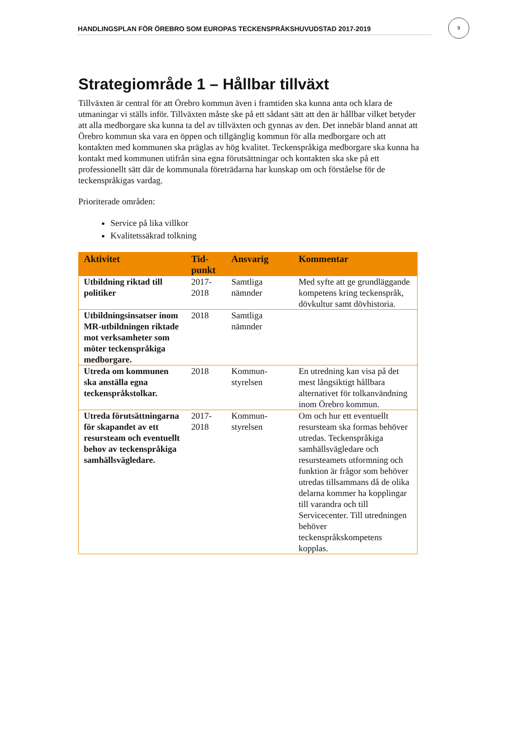HANDLINGSPLAN FÖR ÖREBRO SOM EUROPAS TECKENSPRÅKSHUVUDSTAD 2017-2019
9
Strategiområde 1 – Hållbar tillväxt
Tillväxten är central för att Örebro kommun även i framtiden ska kunna anta och klara de utmaningar vi ställs inför. Tillväxten måste ske på ett sådant sätt att den är hållbar vilket betyder att alla medborgare ska kunna ta del av tillväxten och gynnas av den. Det innebär bland annat att Örebro kommun ska vara en öppen och tillgänglig kommun för alla medborgare och att kontakten med kommunen ska präglas av hög kvalitet. Teckenspråkiga medborgare ska kunna ha kontakt med kommunen utifrån sina egna förutsättningar och kontakten ska ske på ett professionellt sätt där de kommunala företrädarna har kunskap om och förståelse för de teckenspråkigas vardag.
Prioriterade områden:
Service på lika villkor
Kvalitetssäkrad tolkning
| Aktivitet | Tid- punkt | Ansvarig | Kommentar |
| --- | --- | --- | --- |
| Utbildning riktad till politiker | 2017- 2018 | Samtliga nämnder | Med syfte att ge grundläggande kompetens kring teckenspråk, dövkultur samt dövhistoria. |
| Utbildningsinsatser inom MR-utbildningen riktade mot verksamheter som möter teckenspråkiga medborgare. | 2018 | Samtliga nämnder | |
| Utreda om kommunen ska anställa egna teckenspråkstolkar. | 2018 | Kommun- styrelsen | En utredning kan visa på det mest långsiktigt hållbara alternativet för tolkanvändning inom Örebro kommun. |
| Utreda förutsättningarna för skapandet av ett resursteam och eventuellt behov av teckenspråkiga samhällsvägledare. | 2017- 2018 | Kommun- styrelsen | Om och hur ett eventuellt resursteam ska formas behöver utredas. Teckenspråkiga samhällsvägledare och resursteamets utformning och funktion är frågor som behöver utredas tillsammans då de olika delarna kommer ha kopplingar till varandra och till Servicecenter. Till utredningen behöver teckenspråkskompetens kopplas. |